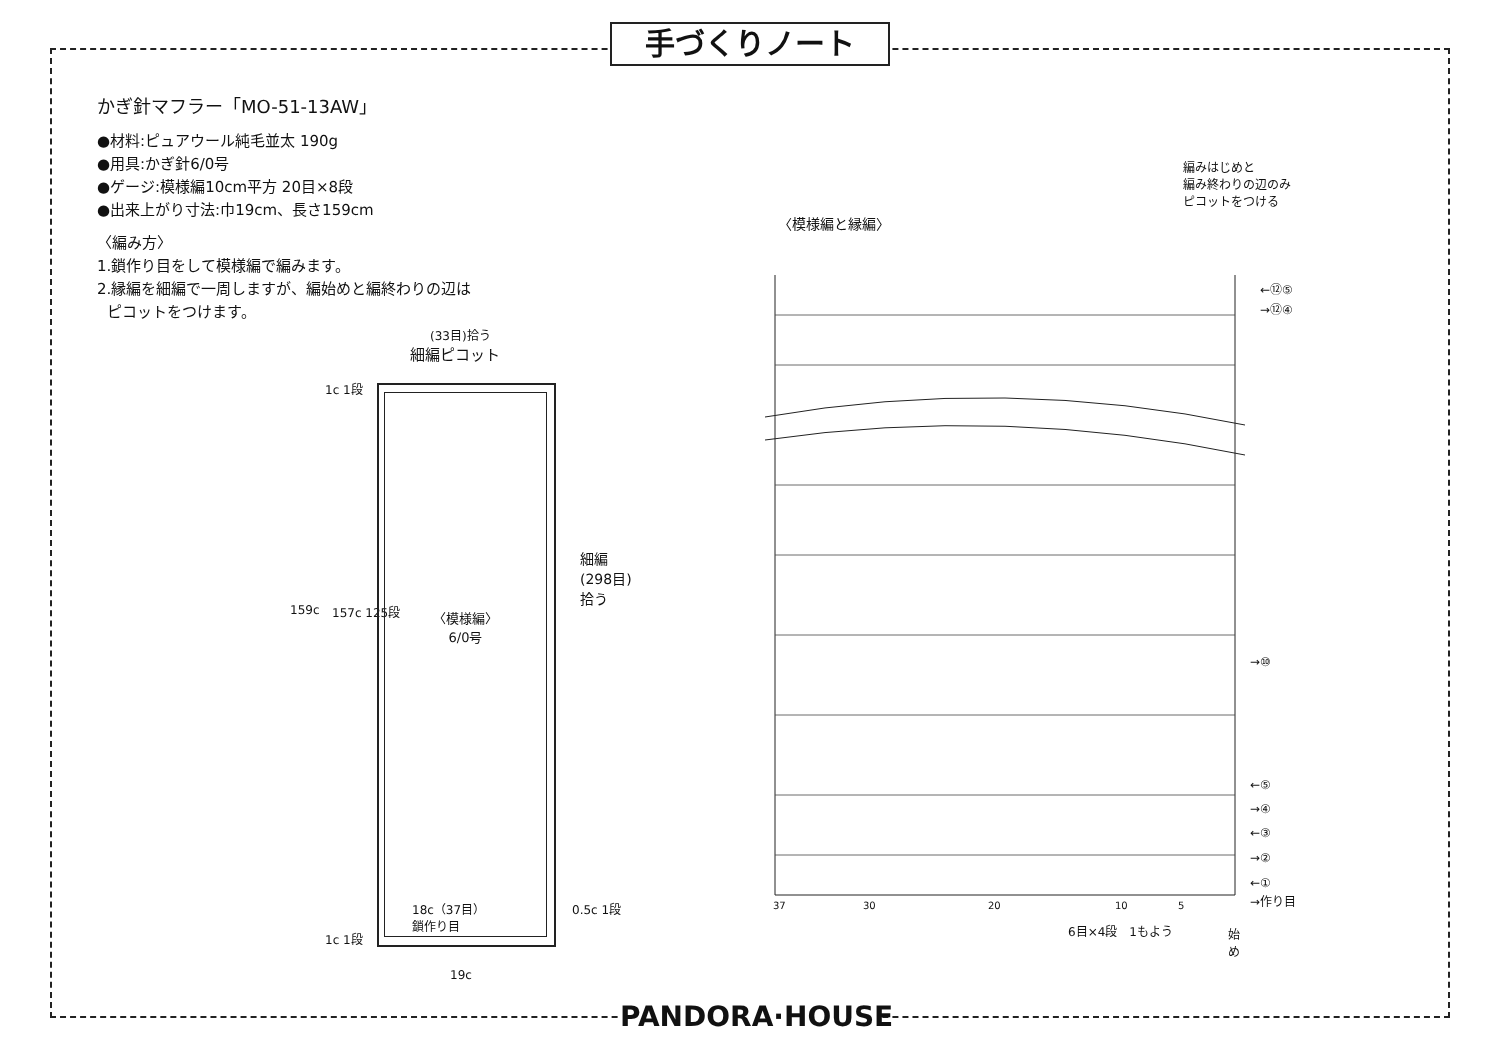手づくりノート
かぎ針マフラー「MO-51-13AW」
●材料:ピュアウール純毛並太 190g
●用具:かぎ針6/0号
●ゲージ:模様編10cm平方 20目×8段
●出来上がり寸法:巾19cm、長さ159cm
〈編み方〉
1.鎖作り目をして模様編で編みます。
2.縁編を細編で一周しますが、編始めと編終わりの辺は
ピコットをつけます。
(33目)拾う
細編ピコット
1c 1段
159c 157c 125段
〈模様編〉
6/0号
細編
(298目)
拾う
18c（37目）
鎖作り目
0.5c 1段
1c 1段
19c
編みはじめと
編み終わりの辺のみ
ピコットをつける
〈模様編と縁編〉
←⑫⑤
→⑫④
→⑩
←⑤
→④
←③
→②
←①
→作り目
37 30 20 10 5
6目×4段　1もよう
始
め
PANDORA·HOUSE